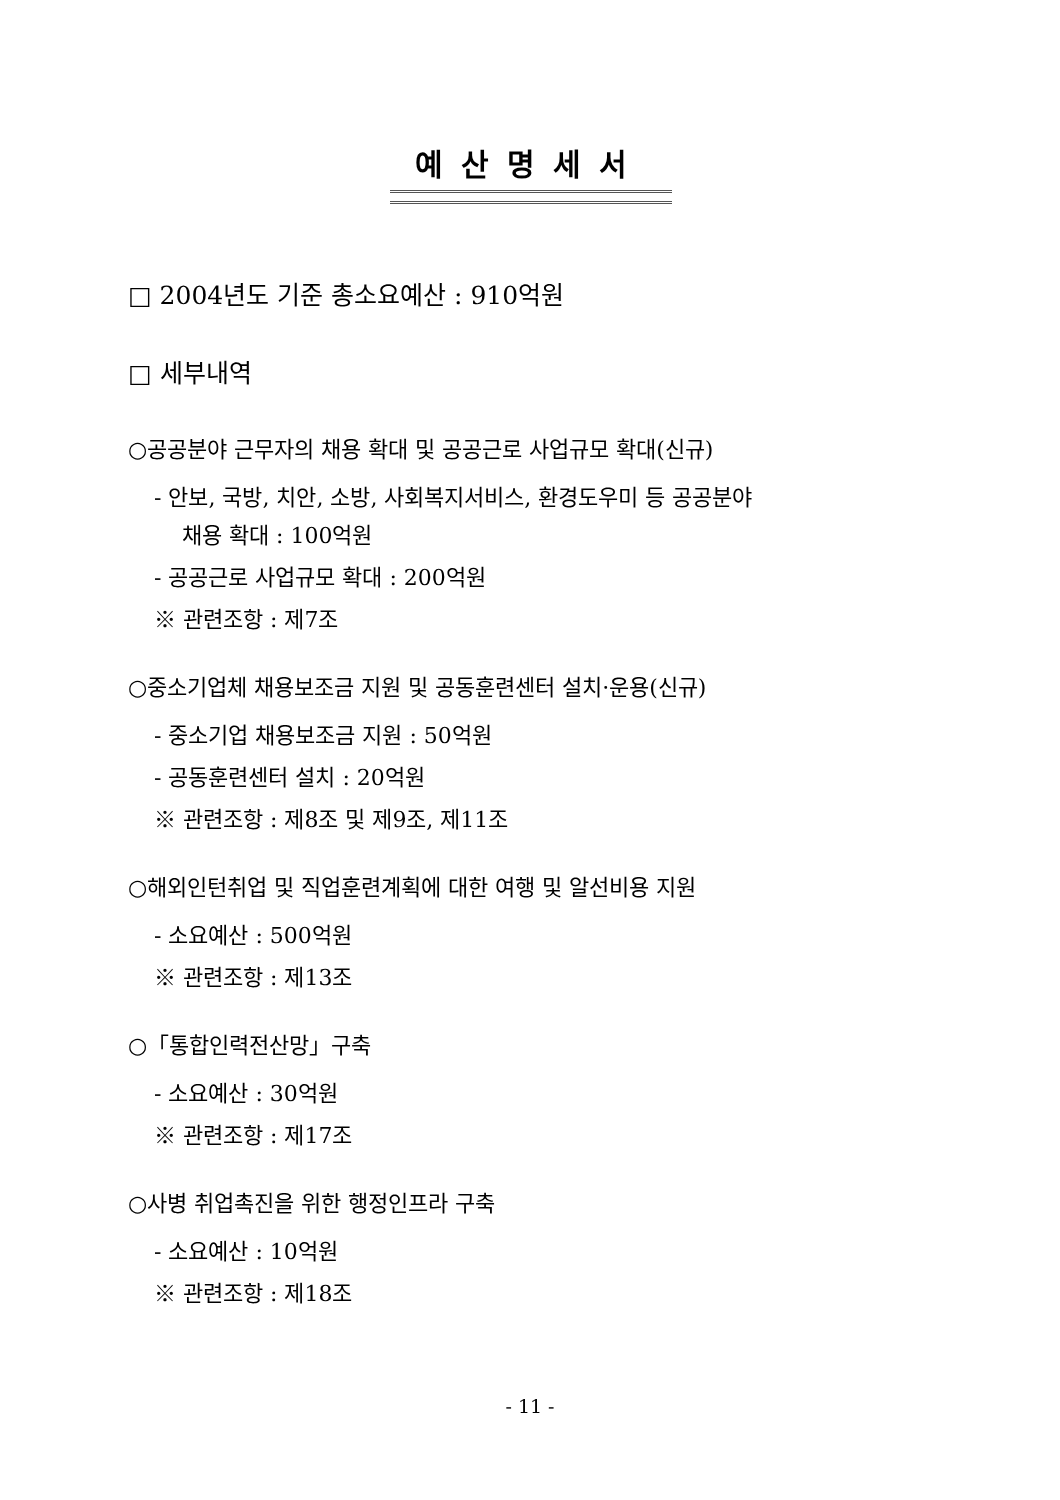예산명세서
□ 2004년도 기준 총소요예산 : 910억원
□ 세부내역
○공공분야 근무자의 채용 확대 및 공공근로 사업규모 확대(신규)
- 안보, 국방, 치안, 소방, 사회복지서비스, 환경도우미 등 공공분야
채용 확대 : 100억원
- 공공근로 사업규모 확대 : 200억원
※ 관련조항 : 제7조
○중소기업체 채용보조금 지원 및 공동훈련센터 설치·운용(신규)
- 중소기업 채용보조금 지원 : 50억원
- 공동훈련센터 설치 : 20억원
※ 관련조항 : 제8조 및 제9조, 제11조
○해외인턴취업 및 직업훈련계획에 대한 여행 및 알선비용 지원
- 소요예산 : 500억원
※ 관련조항 : 제13조
○「통합인력전산망」구축
- 소요예산 : 30억원
※ 관련조항 : 제17조
○사병 취업촉진을 위한 행정인프라 구축
- 소요예산 : 10억원
※ 관련조항 : 제18조
- 11 -